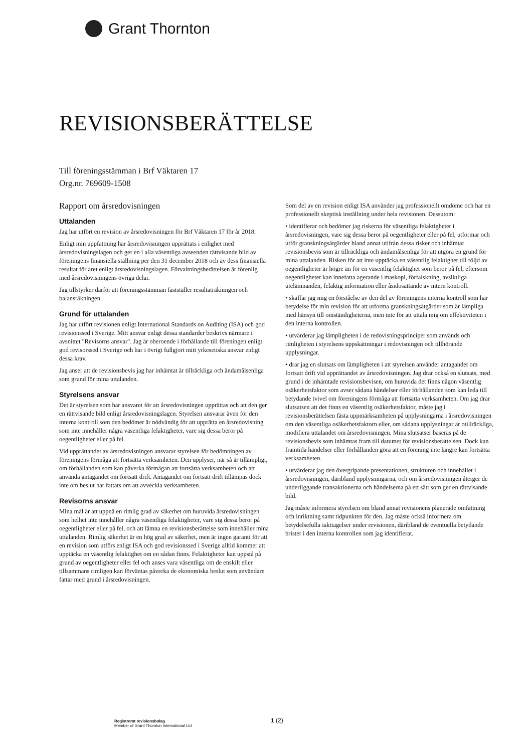Grant Thornton
REVISIONSBERÄTTELSE
Till föreningsstämman i Brf Väktaren 17
Org.nr. 769609-1508
Rapport om årsredovisningen
Uttalanden
Jag har utfört en revision av årsredovisningen för Brf Väktaren 17 för år 2018.
Enligt min uppfattning har årsredovisningen upprättats i enlighet med årsredovisningslagen och ger en i alla väsentliga avseenden rättvisande bild av föreningens finansiella ställning per den 31 december 2018 och av dess finansiella resultat för året enligt årsredovisningslagen. Förvaltningsberättelsen är förenlig med årsredovisningens övriga delar.
Jag tillstyrker därför att föreningsstämman fastställer resultaträkningen och balansräkningen.
Grund för uttalanden
Jag har utfört revisionen enligt International Standards on Auditing (ISA) och god revisionssed i Sverige. Mitt ansvar enligt dessa standarder beskrivs närmare i avsnittet "Revisorns ansvar". Jag är oberoende i förhållande till föreningen enligt god revisorssed i Sverige och har i övrigt fullgjort mitt yrkesetiska ansvar enligt dessa krav.
Jag anser att de revisionsbevis jag har inhämtat är tillräckliga och ändamålsenliga som grund för mina uttalanden.
Styrelsens ansvar
Det är styrelsen som har ansvaret för att årsredovisningen upprättas och att den ger en rättvisande bild enligt årsredovisningslagen. Styrelsen ansvarar även för den interna kontroll som den bedömer är nödvändig för att upprätta en årsredovisning som inte innehåller några väsentliga felaktigheter, vare sig dessa beror på oegentligheter eller på fel.
Vid upprättandet av årsredovisningen ansvarar styrelsen för bedömningen av föreningens förmåga att fortsätta verksamheten. Den upplyser, när så är tillämpligt, om förhållanden som kan påverka förmågan att fortsätta verksamheten och att använda antagandet om fortsatt drift. Antagandet om fortsatt drift tillämpas dock inte om beslut har fattats om att avveckla verksamheten.
Revisorns ansvar
Mina mål är att uppnå en rimlig grad av säkerhet om huruvida årsredovisningen som helhet inte innehåller några väsentliga felaktigheter, vare sig dessa beror på oegentligheter eller på fel, och att lämna en revisionsberättelse som innehåller mina uttalanden. Rimlig säkerhet är en hög grad av säkerhet, men är ingen garanti för att en revision som utförs enligt ISA och god revisionssed i Sverige alltid kommer att upptäcka en väsentlig felaktighet om en sådan finns. Felaktigheter kan uppstå på grund av oegentligheter eller fel och anses vara väsentliga om de enskilt eller tillsammans rimligen kan förväntas påverka de ekonomiska beslut som användare fattar med grund i årsredovisningen.
Som del av en revision enligt ISA använder jag professionellt omdöme och har en professionellt skeptisk inställning under hela revisionen. Dessutom:
• identifierar och bedömer jag riskerna för väsentliga felaktigheter i årsredovisningen, vare sig dessa beror på oegentligheter eller på fel, utformar och utför granskningsåtgärder bland annat utifrån dessa risker och inhämtar revisionsbevis som är tillräckliga och ändamålsenliga för att utgöra en grund för mina uttalanden. Risken för att inte upptäcka en väsentlig felaktighet till följd av oegentligheter är högre än för en väsentlig felaktighet som beror på fel, eftersom oegentligheter kan innefatta agerande i maskopi, förfalskning, avsiktliga utelämnanden, felaktig information eller åsidosättande av intern kontroll.
• skaffar jag mig en förståelse av den del av föreningens interna kontroll som har betydelse för min revision för att utforma granskningsåtgärder som är lämpliga med hänsyn till omständigheterna, men inte för att uttala mig om effektiviteten i den interna kontrollen.
• utvärderar jag lämpligheten i de redovisningsprinciper som används och rimligheten i styrelsens uppskattningar i redovisningen och tillhörande upplysningar.
• drar jag en slutsats om lämpligheten i att styrelsen använder antagandet om fortsatt drift vid upprättandet av årsredovisningen. Jag drar också en slutsats, med grund i de inhämtade revisionsbevisen, om huruvida det finns någon väsentlig osäkerhetsfaktor som avser sådana händelser eller förhållanden som kan leda till betydande tvivel om föreningens förmåga att fortsätta verksamheten. Om jag drar slutsatsen att det finns en väsentlig osäkerhetsfaktor, måste jag i revisionsberättelsen fästa uppmärksamheten på upplysningarna i årsredovisningen om den väsentliga osäkerhetsfaktorn eller, om sådana upplysningar är otillräckliga, modifiera uttalandet om årsredovisningen. Mina slutsatser baseras på de revisionsbevis som inhämtas fram till datumet för revisionsberättelsen. Dock kan framtida händelser eller förhållanden göra att en förening inte längre kan fortsätta verksamheten.
• utvärderar jag den övergripande presentationen, strukturen och innehållet i årsredovisningen, däribland upplysningarna, och om årsredovisningen återger de underliggande transaktionerna och händelserna på ett sätt som ger en rättvisande bild.
Jag måste informera styrelsen om bland annat revisionens planerade omfattning och inriktning samt tidpunkten för den. Jag måste också informera om betydelsefulla iakttagelser under revisionen, däribland de eventuella betydande brister i den interna kontrollen som jag identifierat.
Registrerat revisionsbolag
Member of Grant Thornton International Ltd
1 (2)